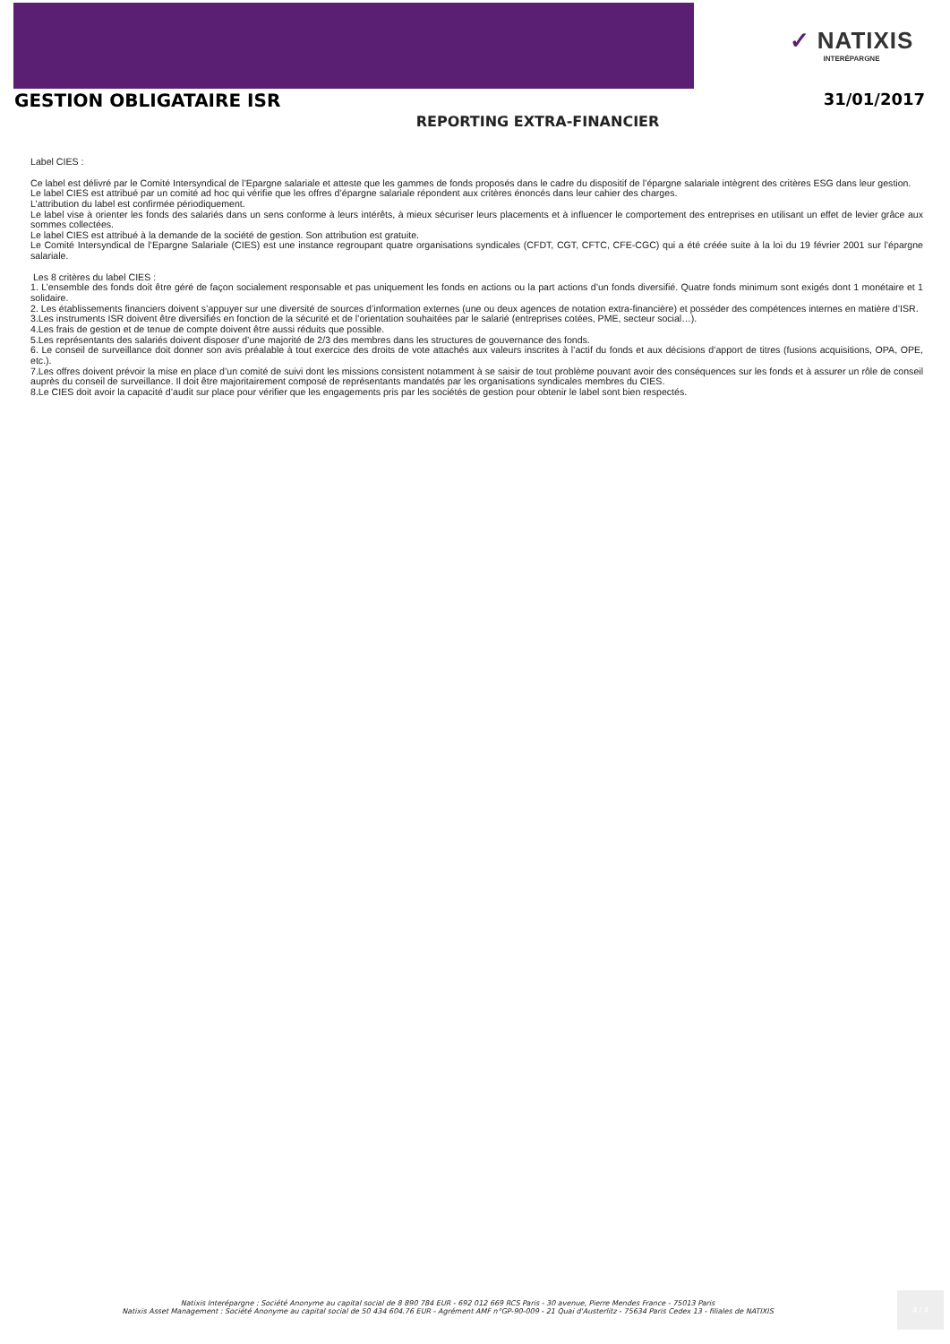✓ NATIXIS
INTERÉPARGNE
GESTION OBLIGATAIRE ISR 31/01/2017
REPORTING EXTRA-FINANCIER
Label CIES :
Ce label est délivré par le Comité Intersyndical de l’Epargne salariale et atteste que les gammes de fonds proposés dans le cadre du dispositif de l’épargne salariale intègrent des critères ESG dans leur gestion.
Le label CIES est attribué par un comité ad hoc qui vérifie que les offres d’épargne salariale répondent aux critères énoncés dans leur cahier des charges.
L’attribution du label est confirmée périodiquement.
Le label vise à orienter les fonds des salariés dans un sens conforme à leurs intérêts, à mieux sécuriser leurs placements et à influencer le comportement des entreprises en utilisant un effet de levier grâce aux sommes collectées.
Le label CIES est attribué à la demande de la société de gestion. Son attribution est gratuite.
Le Comité Intersyndical de l’Epargne Salariale (CIES) est une instance regroupant quatre organisations syndicales (CFDT, CGT, CFTC, CFE-CGC) qui a été créée suite à la loi du 19 février 2001 sur l’épargne salariale.
Les 8 critères du label CIES :
1. L’ensemble des fonds doit être géré de façon socialement responsable et pas uniquement les fonds en actions ou la part actions d’un fonds diversifié. Quatre fonds minimum sont exigés dont 1 monétaire et 1 solidaire.
2. Les établissements financiers doivent s’appuyer sur une diversité de sources d’information externes (une ou deux agences de notation extra-financière) et posséder des compétences internes en matière d’ISR.
3.Les instruments ISR doivent être diversifiés en fonction de la sécurité et de l’orientation souhaitées par le salarié (entreprises cotées, PME, secteur social…).
4.Les frais de gestion et de tenue de compte doivent être aussi réduits que possible.
5.Les représentants des salariés doivent disposer d’une majorité de 2/3 des membres dans les structures de gouvernance des fonds.
6. Le conseil de surveillance doit donner son avis préalable à tout exercice des droits de vote attachés aux valeurs inscrites à l’actif du fonds et aux décisions d’apport de titres (fusions acquisitions, OPA, OPE, etc.).
7.Les offres doivent prévoir la mise en place d’un comité de suivi dont les missions consistent notamment à se saisir de tout problème pouvant avoir des conséquences sur les fonds et à assurer un rôle de conseil auprès du conseil de surveillance. Il doit être majoritairement composé de représentants mandatés par les organisations syndicales membres du CIES.
8.Le CIES doit avoir la capacité d’audit sur place pour vérifier que les engagements pris par les sociétés de gestion pour obtenir le label sont bien respectés.
Natixis Interépargne : Société Anonyme au capital social de 8 890 784 EUR - 692 012 669 RCS Paris - 30 avenue, Pierre Mendes France - 75013 Paris
Natixis Asset Management : Société Anonyme au capital social de 50 434 604.76 EUR - Agrément AMF n°GP-90-009 - 21 Quai d'Austerlitz - 75634 Paris Cedex 13 - filiales de NATIXIS
4 / 4